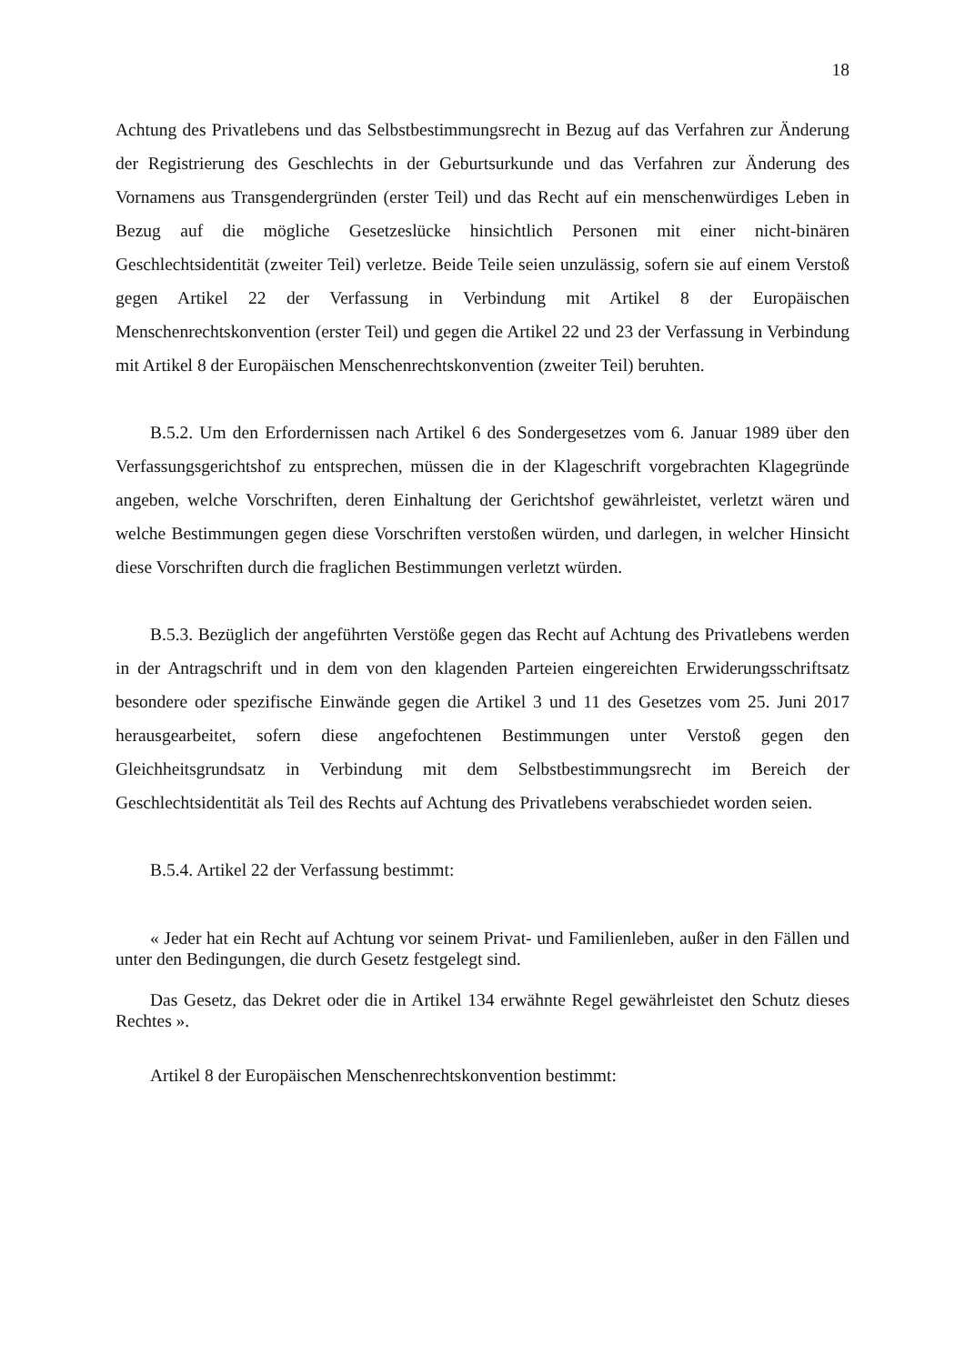18
Achtung des Privatlebens und das Selbstbestimmungsrecht in Bezug auf das Verfahren zur Änderung der Registrierung des Geschlechts in der Geburtsurkunde und das Verfahren zur Änderung des Vornamens aus Transgendergründen (erster Teil) und das Recht auf ein menschenwürdiges Leben in Bezug auf die mögliche Gesetzeslücke hinsichtlich Personen mit einer nicht-binären Geschlechtsidentität (zweiter Teil) verletze. Beide Teile seien unzulässig, sofern sie auf einem Verstoß gegen Artikel 22 der Verfassung in Verbindung mit Artikel 8 der Europäischen Menschenrechtskonvention (erster Teil) und gegen die Artikel 22 und 23 der Verfassung in Verbindung mit Artikel 8 der Europäischen Menschenrechtskonvention (zweiter Teil) beruhten.
B.5.2. Um den Erfordernissen nach Artikel 6 des Sondergesetzes vom 6. Januar 1989 über den Verfassungsgerichtshof zu entsprechen, müssen die in der Klageschrift vorgebrachten Klagegründe angeben, welche Vorschriften, deren Einhaltung der Gerichtshof gewährleistet, verletzt wären und welche Bestimmungen gegen diese Vorschriften verstoßen würden, und darlegen, in welcher Hinsicht diese Vorschriften durch die fraglichen Bestimmungen verletzt würden.
B.5.3. Bezüglich der angeführten Verstöße gegen das Recht auf Achtung des Privatlebens werden in der Antragschrift und in dem von den klagenden Parteien eingereichten Erwiderungsschriftsatz besondere oder spezifische Einwände gegen die Artikel 3 und 11 des Gesetzes vom 25. Juni 2017 herausgearbeitet, sofern diese angefochtenen Bestimmungen unter Verstoß gegen den Gleichheitsgrundsatz in Verbindung mit dem Selbstbestimmungsrecht im Bereich der Geschlechtsidentität als Teil des Rechts auf Achtung des Privatlebens verabschiedet worden seien.
B.5.4. Artikel 22 der Verfassung bestimmt:
« Jeder hat ein Recht auf Achtung vor seinem Privat- und Familienleben, außer in den Fällen und unter den Bedingungen, die durch Gesetz festgelegt sind.
Das Gesetz, das Dekret oder die in Artikel 134 erwähnte Regel gewährleistet den Schutz dieses Rechtes ».
Artikel 8 der Europäischen Menschenrechtskonvention bestimmt: